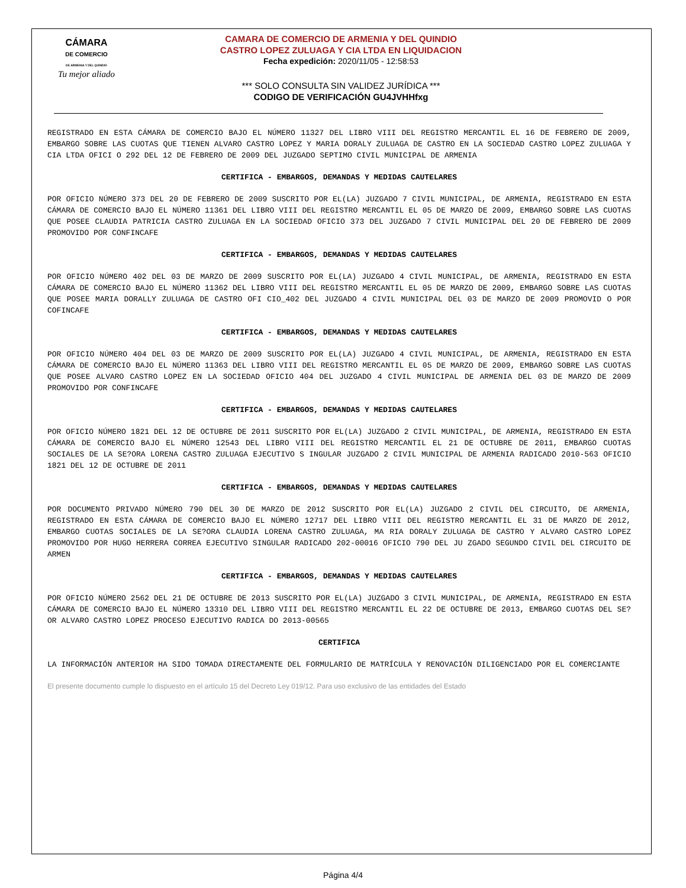CÁMARA
DE COMERCIO
DE ARMENIA Y DEL QUINDIO
Tu mejor aliado
CAMARA DE COMERCIO DE ARMENIA Y DEL QUINDIO
CASTRO LOPEZ ZULUAGA Y CIA LTDA EN LIQUIDACION
Fecha expedición: 2020/11/05 - 12:58:53
*** SOLO CONSULTA SIN VALIDEZ JURÍDICA ***
CODIGO DE VERIFICACIÓN GU4JVHHfxg
REGISTRADO EN ESTA CÁMARA DE COMERCIO BAJO EL NÚMERO 11327 DEL LIBRO VIII DEL REGISTRO MERCANTIL EL 16 DE FEBRERO DE 2009, EMBARGO SOBRE LAS CUOTAS QUE TIENEN ALVARO CASTRO LOPEZ Y MARIA DORALY ZULUAGA DE CASTRO EN LA SOCIEDAD CASTRO LOPEZ ZULUAGA Y CIA LTDA OFICI O 292 DEL 12 DE FEBRERO DE 2009 DEL JUZGADO SEPTIMO CIVIL MUNICIPAL DE ARMENIA
CERTIFICA - EMBARGOS, DEMANDAS Y MEDIDAS CAUTELARES
POR OFICIO NÚMERO 373 DEL 20 DE FEBRERO DE 2009 SUSCRITO POR EL(LA) JUZGADO 7 CIVIL MUNICIPAL, DE ARMENIA, REGISTRADO EN ESTA CÁMARA DE COMERCIO BAJO EL NÚMERO 11361 DEL LIBRO VIII DEL REGISTRO MERCANTIL EL 05 DE MARZO DE 2009, EMBARGO SOBRE LAS CUOTAS QUE POSEE CLAUDIA PATRICIA CASTRO ZULUAGA EN LA SOCIEDAD OFICIO 373 DEL JUZGADO 7 CIVIL MUNICIPAL DEL 20 DE FEBRERO DE 2009 PROMOVIDO POR CONFINCAFE
CERTIFICA - EMBARGOS, DEMANDAS Y MEDIDAS CAUTELARES
POR OFICIO NÚMERO 402 DEL 03 DE MARZO DE 2009 SUSCRITO POR EL(LA) JUZGADO 4 CIVIL MUNICIPAL, DE ARMENIA, REGISTRADO EN ESTA CÁMARA DE COMERCIO BAJO EL NÚMERO 11362 DEL LIBRO VIII DEL REGISTRO MERCANTIL EL 05 DE MARZO DE 2009, EMBARGO SOBRE LAS CUOTAS QUE POSEE MARIA DORALLY ZULUAGA DE CASTRO OFI CIO_402 DEL JUZGADO 4 CIVIL MUNICIPAL DEL 03 DE MARZO DE 2009 PROMOVID O POR COFINCAFE
CERTIFICA - EMBARGOS, DEMANDAS Y MEDIDAS CAUTELARES
POR OFICIO NÚMERO 404 DEL 03 DE MARZO DE 2009 SUSCRITO POR EL(LA) JUZGADO 4 CIVIL MUNICIPAL, DE ARMENIA, REGISTRADO EN ESTA CÁMARA DE COMERCIO BAJO EL NÚMERO 11363 DEL LIBRO VIII DEL REGISTRO MERCANTIL EL 05 DE MARZO DE 2009, EMBARGO SOBRE LAS CUOTAS QUE POSEE ALVARO CASTRO LOPEZ EN LA SOCIEDAD OFICIO 404 DEL JUZGADO 4 CIVIL MUNICIPAL DE ARMENIA DEL 03 DE MARZO DE 2009 PROMOVIDO POR CONFINCAFE
CERTIFICA - EMBARGOS, DEMANDAS Y MEDIDAS CAUTELARES
POR OFICIO NÚMERO 1821 DEL 12 DE OCTUBRE DE 2011 SUSCRITO POR EL(LA) JUZGADO 2 CIVIL MUNICIPAL, DE ARMENIA, REGISTRADO EN ESTA CÁMARA DE COMERCIO BAJO EL NÚMERO 12543 DEL LIBRO VIII DEL REGISTRO MERCANTIL EL 21 DE OCTUBRE DE 2011, EMBARGO CUOTAS SOCIALES DE LA SE?ORA LORENA CASTRO ZULUAGA EJECUTIVO S INGULAR JUZGADO 2 CIVIL MUNICIPAL DE ARMENIA RADICADO 2010-563 OFICIO 1821 DEL 12 DE OCTUBRE DE 2011
CERTIFICA - EMBARGOS, DEMANDAS Y MEDIDAS CAUTELARES
POR DOCUMENTO PRIVADO NÚMERO 790 DEL 30 DE MARZO DE 2012 SUSCRITO POR EL(LA) JUZGADO 2 CIVIL DEL CIRCUITO, DE ARMENIA, REGISTRADO EN ESTA CÁMARA DE COMERCIO BAJO EL NÚMERO 12717 DEL LIBRO VIII DEL REGISTRO MERCANTIL EL 31 DE MARZO DE 2012, EMBARGO CUOTAS SOCIALES DE LA SE?ORA CLAUDIA LORENA CASTRO ZULUAGA, MA RIA DORALY ZULUAGA DE CASTRO Y ALVARO CASTRO LOPEZ PROMOVIDO POR HUGO HERRERA CORREA EJECUTIVO SINGULAR RADICADO 202-00016 OFICIO 790 DEL JU ZGADO SEGUNDO CIVIL DEL CIRCUITO DE ARMEN
CERTIFICA - EMBARGOS, DEMANDAS Y MEDIDAS CAUTELARES
POR OFICIO NÚMERO 2562 DEL 21 DE OCTUBRE DE 2013 SUSCRITO POR EL(LA) JUZGADO 3 CIVIL MUNICIPAL, DE ARMENIA, REGISTRADO EN ESTA CÁMARA DE COMERCIO BAJO EL NÚMERO 13310 DEL LIBRO VIII DEL REGISTRO MERCANTIL EL 22 DE OCTUBRE DE 2013, EMBARGO CUOTAS DEL SE?OR ALVARO CASTRO LOPEZ PROCESO EJECUTIVO RADICA DO 2013-00565
CERTIFICA
LA INFORMACIÓN ANTERIOR HA SIDO TOMADA DIRECTAMENTE DEL FORMULARIO DE MATRÍCULA Y RENOVACIÓN DILIGENCIADO POR EL COMERCIANTE
El presente documento cumple lo dispuesto en el artículo 15 del Decreto Ley 019/12. Para uso exclusivo de las entidades del Estado
Página 4/4